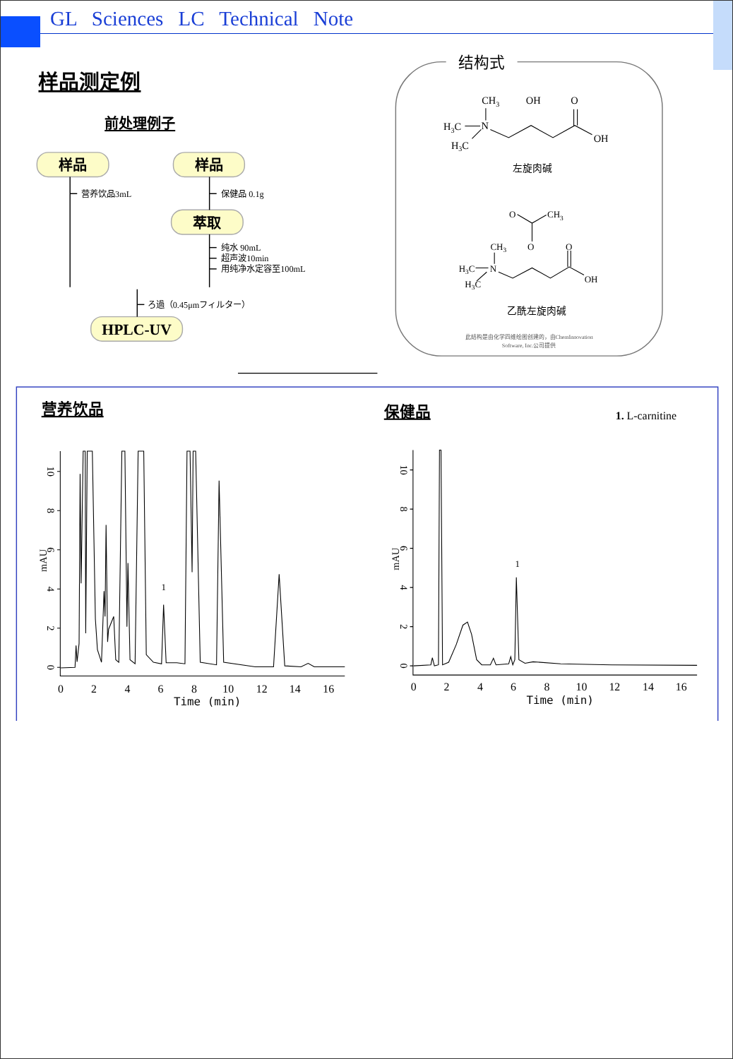GL Sciences LC Technical Note
样品测定例
前处理例子
样品
样品
萃取
HPLC-UV
营养饮品3mL
保健品 0.1g
纯水 90mL
超声波10min
用纯净水定容至100mL
ろ過（0.45μmフィルター）
结构式
CH3
OH
O
H3C
N
H3C
OH
左旋肉碱
O
CH3
CH3
O
O
H3C
N
H3C
OH
乙酰左旋肉碱
此结构是由化学四维绘图创建的，由ChemInnovation
Software, Inc.公司提供
营养饮品
保健品
1. L-carnitine
0
2
4
6
8
10
12
14
16
Time (min)
0
2
4
6
8
10
12
14
16
Time (min)
1
1
0
2
4
6
8
10
mAU
0
2
4
6
8
10
mAU